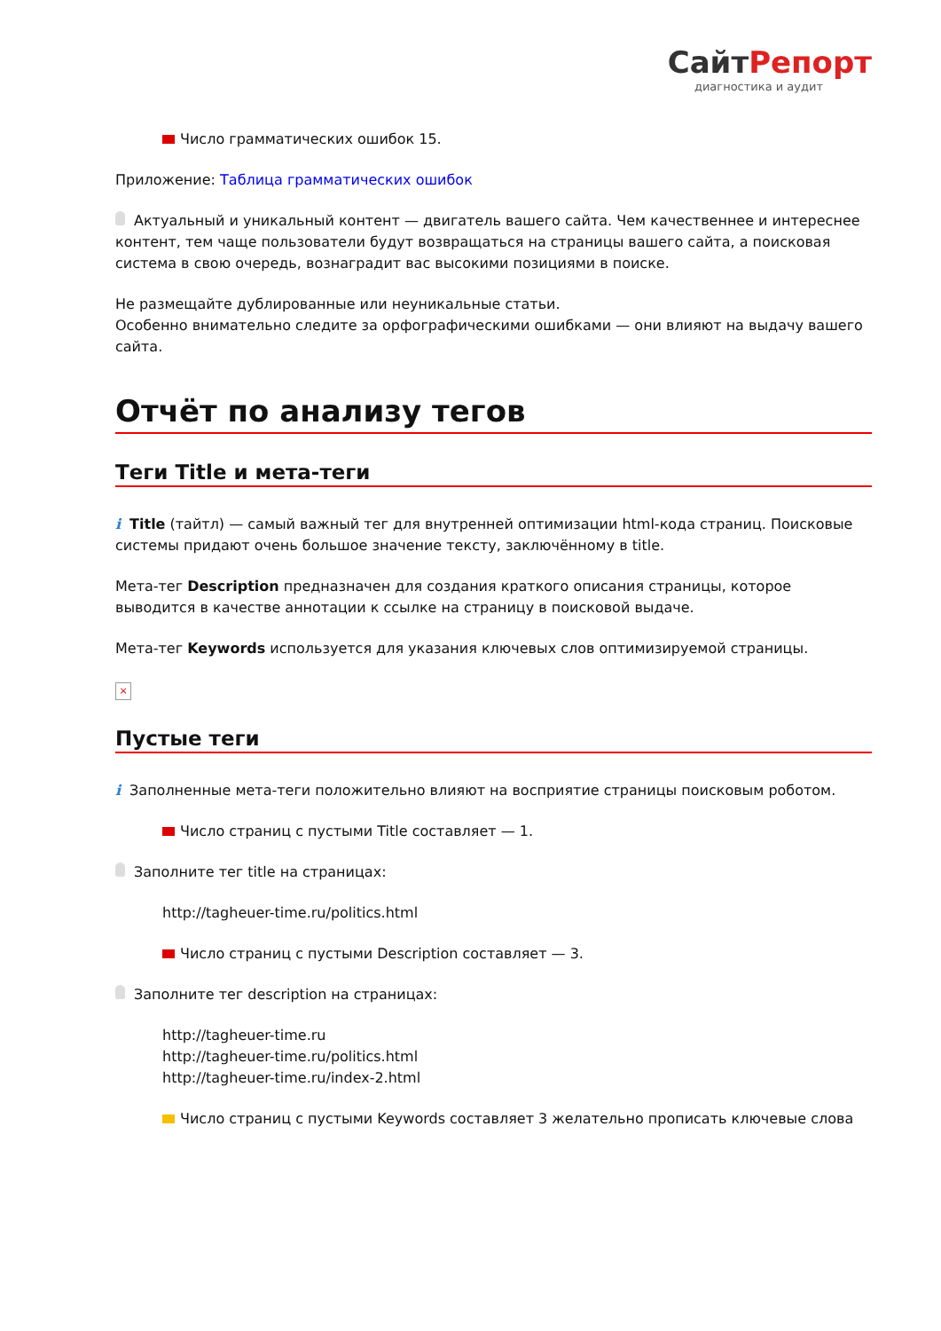СайтРепорт
диагностика и аудит
Число грамматических ошибок 15.
Приложение: Таблица грамматических ошибок
Актуальный и уникальный контент — двигатель вашего сайта. Чем качественнее и интереснее контент, тем чаще пользователи будут возвращаться на страницы вашего сайта, а поисковая система в свою очередь, вознаградит вас высокими позициями в поиске.
Не размещайте дублированные или неуникальные статьи.
Особенно внимательно следите за орфографическими ошибками — они влияют на выдачу вашего сайта.
Отчёт по анализу тегов
Теги Title и мета-теги
i Title (тайтл) — самый важный тег для внутренней оптимизации html-кода страниц. Поисковые системы придают очень большое значение тексту, заключённому в title.
Мета-тег Description предназначен для создания краткого описания страницы, которое выводится в качестве аннотации к ссылке на страницу в поисковой выдаче.
Мета-тег Keywords используется для указания ключевых слов оптимизируемой страницы.
×
Пустые теги
i Заполненные мета-теги положительно влияют на восприятие страницы поисковым роботом.
Число страниц с пустыми Title составляет — 1.
Заполните тег title на страницах:
http://tagheuer-time.ru/politics.html
Число страниц с пустыми Description составляет — 3.
Заполните тег description на страницах:
http://tagheuer-time.ru
http://tagheuer-time.ru/politics.html
http://tagheuer-time.ru/index-2.html
Число страниц с пустыми Keywords составляет 3 желательно прописать ключевые слова